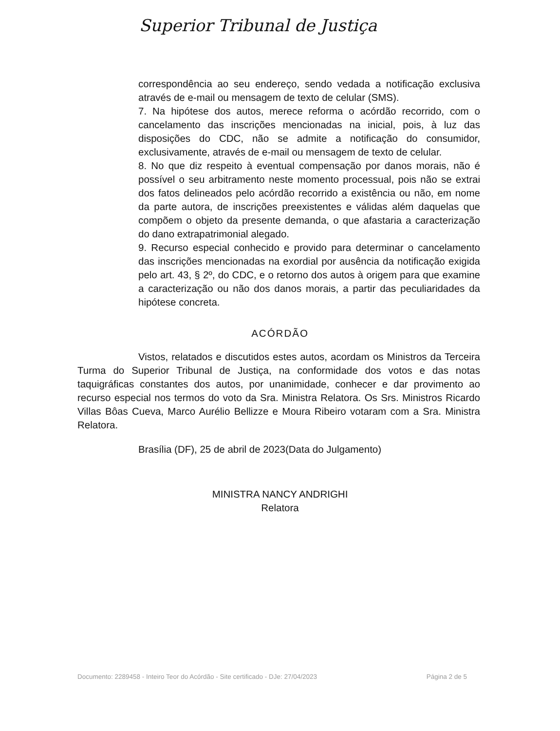Superior Tribunal de Justiça
correspondência ao seu endereço, sendo vedada a notificação exclusiva através de e-mail ou mensagem de texto de celular (SMS).
7. Na hipótese dos autos, merece reforma o acórdão recorrido, com o cancelamento das inscrições mencionadas na inicial, pois, à luz das disposições do CDC, não se admite a notificação do consumidor, exclusivamente, através de e-mail ou mensagem de texto de celular.
8. No que diz respeito à eventual compensação por danos morais, não é possível o seu arbitramento neste momento processual, pois não se extrai dos fatos delineados pelo acórdão recorrido a existência ou não, em nome da parte autora, de inscrições preexistentes e válidas além daquelas que compõem o objeto da presente demanda, o que afastaria a caracterização do dano extrapatrimonial alegado.
9. Recurso especial conhecido e provido para determinar o cancelamento das inscrições mencionadas na exordial por ausência da notificação exigida pelo art. 43, § 2º, do CDC, e o retorno dos autos à origem para que examine a caracterização ou não dos danos morais, a partir das peculiaridades da hipótese concreta.
ACÓRDÃO
Vistos, relatados e discutidos estes autos, acordam os Ministros da Terceira Turma do Superior Tribunal de Justiça, na conformidade dos votos e das notas taquigráficas constantes dos autos, por unanimidade, conhecer e dar provimento ao recurso especial nos termos do voto da Sra. Ministra Relatora. Os Srs. Ministros Ricardo Villas Bôas Cueva, Marco Aurélio Bellizze e Moura Ribeiro votaram com a Sra. Ministra Relatora.
Brasília (DF), 25 de abril de 2023(Data do Julgamento)
MINISTRA NANCY ANDRIGHI
Relatora
Documento: 2289458 - Inteiro Teor do Acórdão - Site certificado - DJe: 27/04/2023 Página 2 de 5